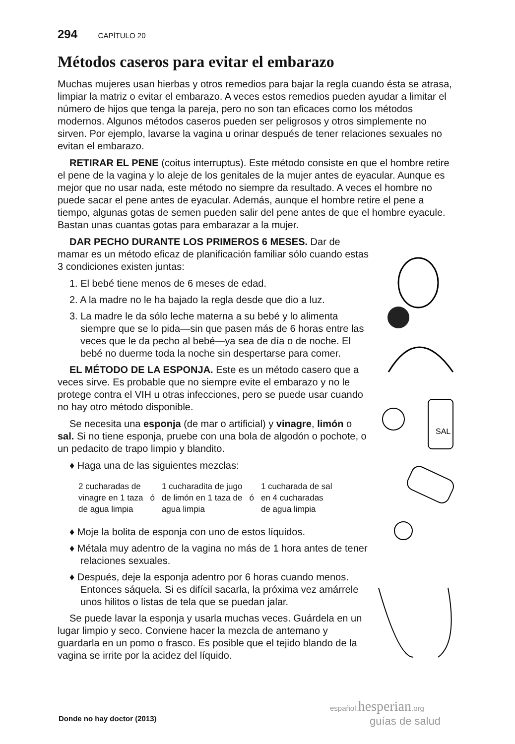294 CAPÍTULO 20
Métodos caseros para evitar el embarazo
Muchas mujeres usan hierbas y otros remedios para bajar la regla cuando ésta se atrasa, limpiar la matriz o evitar el embarazo. A veces estos remedios pueden ayudar a limitar el número de hijos que tenga la pareja, pero no son tan eficaces como los métodos modernos. Algunos métodos caseros pueden ser peligrosos y otros simplemente no sirven. Por ejemplo, lavarse la vagina u orinar después de tener relaciones sexuales no evitan el embarazo.
RETIRAR EL PENE (coitus interruptus). Este método consiste en que el hombre retire el pene de la vagina y lo aleje de los genitales de la mujer antes de eyacular. Aunque es mejor que no usar nada, este método no siempre da resultado. A veces el hombre no puede sacar el pene antes de eyacular. Además, aunque el hombre retire el pene a tiempo, algunas gotas de semen pueden salir del pene antes de que el hombre eyacule. Bastan unas cuantas gotas para embarazar a la mujer.
DAR PECHO DURANTE LOS PRIMEROS 6 MESES. Dar de mamar es un método eficaz de planificación familiar sólo cuando estas 3 condiciones existen juntas:
1. El bebé tiene menos de 6 meses de edad.
2. A la madre no le ha bajado la regla desde que dio a luz.
3. La madre le da sólo leche materna a su bebé y lo alimenta siempre que se lo pida—sin que pasen más de 6 horas entre las veces que le da pecho al bebé—ya sea de día o de noche. El bebé no duerme toda la noche sin despertarse para comer.
EL MÉTODO DE LA ESPONJA. Este es un método casero que a veces sirve. Es probable que no siempre evite el embarazo y no le protege contra el VIH u otras infecciones, pero se puede usar cuando no hay otro método disponible.
Se necesita una esponja (de mar o artificial) y vinagre, limón o sal. Si no tiene esponja, pruebe con una bola de algodón o pochote, o un pedacito de trapo limpio y blandito.
♦ Haga una de las siguientes mezclas:
2 cucharadas de
vinagre en 1 taza
de agua limpia
ó 1 cucharadita de jugo
de limón en 1 taza de
agua limpia
ó 1 cucharada de sal
en 4 cucharadas
de agua limpia
♦ Moje la bolita de esponja con uno de estos líquidos.
♦ Métala muy adentro de la vagina no más de 1 hora antes de tener relaciones sexuales.
♦ Después, deje la esponja adentro por 6 horas cuando menos. Entonces sáquela. Si es difícil sacarla, la próxima vez amárrele unos hilitos o listas de tela que se puedan jalar.
Se puede lavar la esponja y usarla muchas veces. Guárdela en un lugar limpio y seco. Conviene hacer la mezcla de antemano y guardarla en un pomo o frasco. Es posible que el tejido blando de la vagina se irrite por la acidez del líquido.
SAL
Donde no hay doctor (2013)
español. hesperian.org
guías de salud